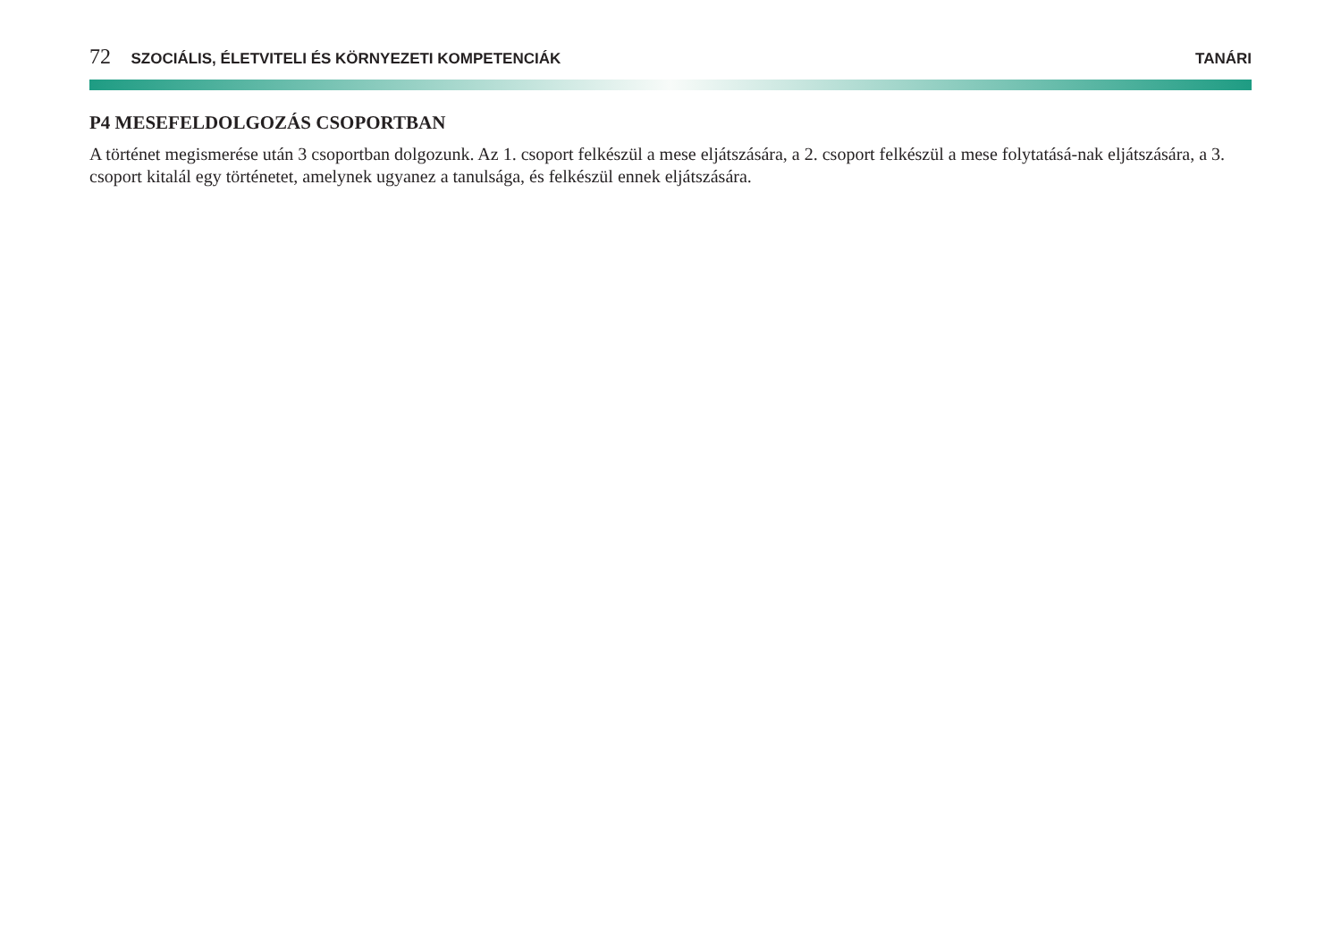72 SZOCIÁLIS, ÉLETVITELI ÉS KÖRNYEZETI KOMPETENCIÁK
TANÁRI
P4 MESEFELDOLGOZÁS CSOPORTBAN
A történet megismerése után 3 csoportban dolgozunk. Az 1. csoport felkészül a mese eljátszására, a 2. csoport felkészül a mese folytatásá-nak eljátszására, a 3. csoport kitalál egy történetet, amelynek ugyanez a tanulsága, és felkészül ennek eljátszására.